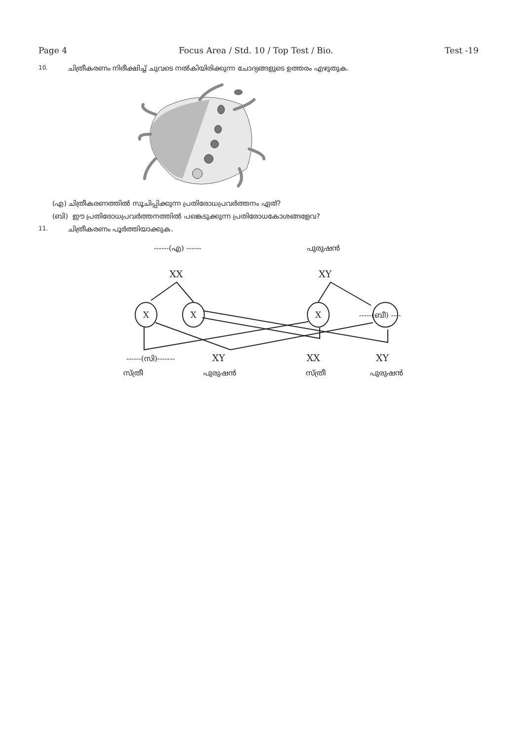Page 4 Focus Area / Std. 10 / Top Test / Bio. Test -19
10. ചിത്രീകരണം നിരീക്ഷിച്ച് ചുവടെ നൽകിയിരിക്കുന്ന ചോദ്യങ്ങളുടെ ഉത്തരം എഴുതുക.
(എ) ചിത്രീകരണത്തിൽ സൂചിപ്പിക്കുന്ന പ്രതിരോധപ്രവർത്തനം ഏത്?
(ബി) ഈ പ്രതിരോധപ്രവർത്തനത്തിൽ പങ്കെടുക്കുന്ന പ്രതിരോധകോശങ്ങളേവ?
11. ചിത്രീകരണം പൂർത്തിയാക്കുക.
------(എ) ------
പുരുഷൻ
XX
XY
X
X
X
-----(ബീ) ----
------(സി)-------
XY
XX
XY
സ്ത്രീ
പുരുഷൻ
സ്ത്രീ
പുരുഷൻ